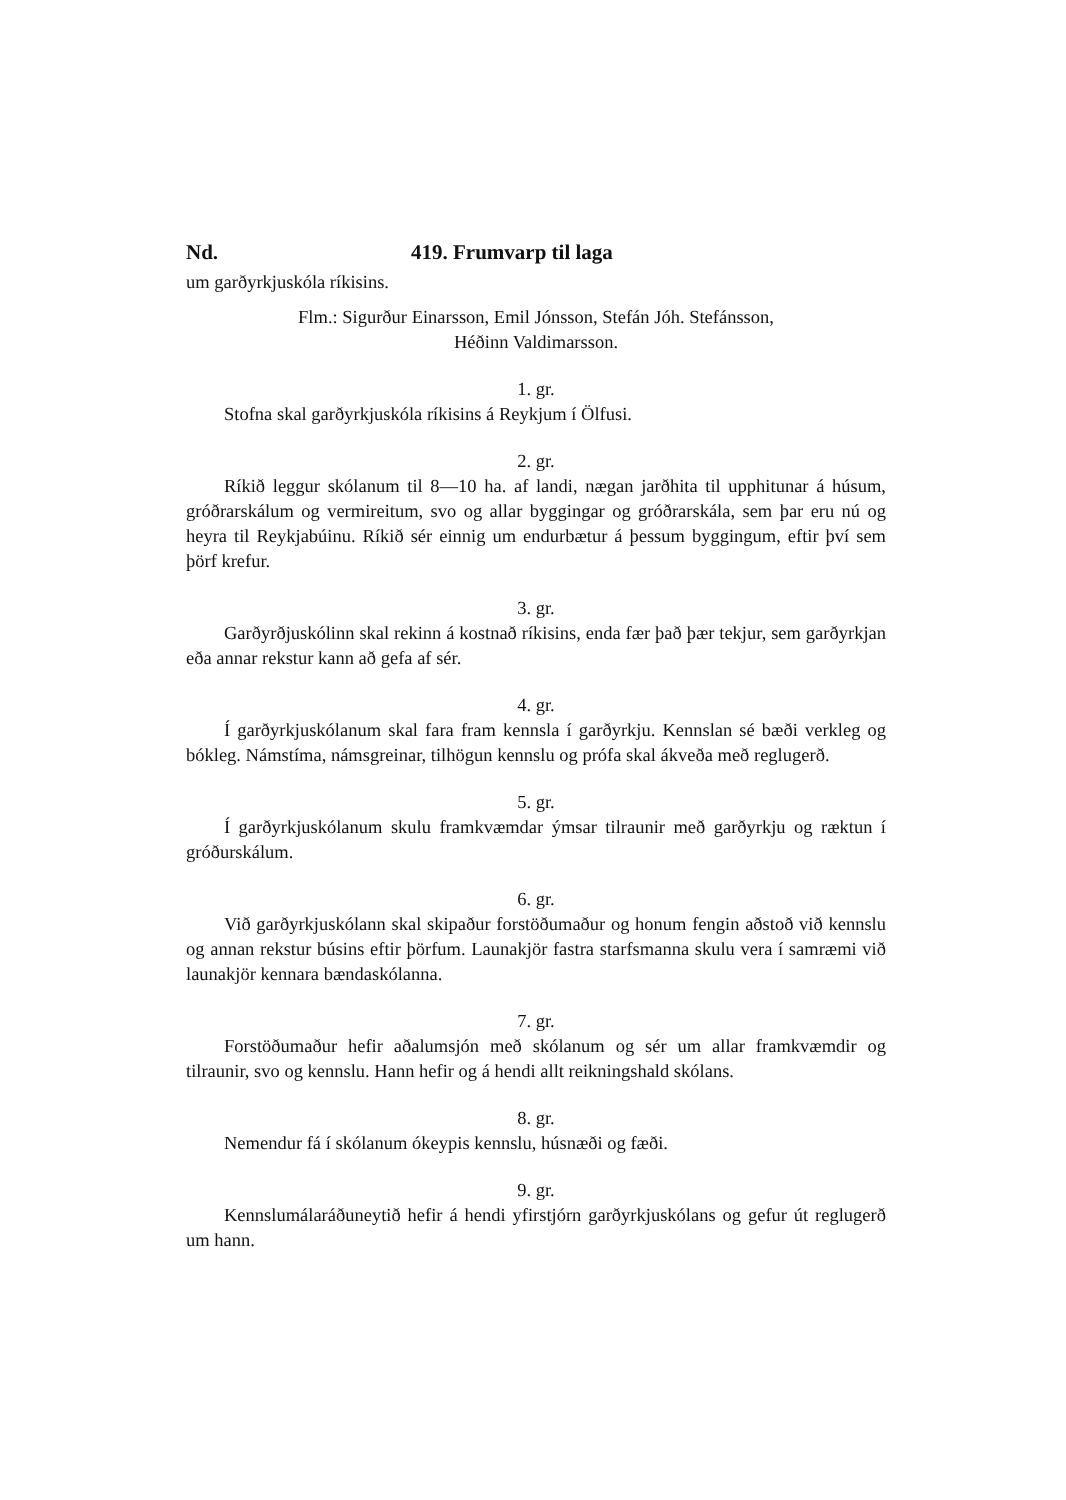Nd. 419. Frumvarp til laga
um garðyrkjuskóla ríkisins.
Flm.: Sigurður Einarsson, Emil Jónsson, Stefán Jóh. Stefánsson,
Héðinn Valdimarsson.
1. gr.
Stofna skal garðyrkjuskóla ríkisins á Reykjum í Ölfusi.
2. gr.
Ríkið leggur skólanum til 8—10 ha. af landi, nægan jarðhita til upphitunar á húsum, gróðrarskálum og vermireitum, svo og allar byggingar og gróðrarskála, sem þar eru nú og heyra til Reykjabúinu. Ríkið sér einnig um endurbætur á þessum byggingum, eftir því sem þörf krefur.
3. gr.
Garðyrðjuskólinn skal rekinn á kostnað ríkisins, enda fær það þær tekjur, sem garðyrkjan eða annar rekstur kann að gefa af sér.
4. gr.
Í garðyrkjuskólanum skal fara fram kennsla í garðyrkju. Kennslan sé bæði verkleg og bókleg. Námstíma, námsgreinar, tilhögun kennslu og prófa skal ákveða með reglugerð.
5. gr.
Í garðyrkjuskólanum skulu framkvæmdar ýmsar tilraunir með garðyrkju og ræktun í gróðurskálum.
6. gr.
Við garðyrkjuskólann skal skipaður forstöðumaður og honum fengin aðstoð við kennslu og annan rekstur búsins eftir þörfum. Launakjör fastra starfsmanna skulu vera í samræmi við launakjör kennara bændaskólanna.
7. gr.
Forstöðumaður hefir aðalumsjón með skólanum og sér um allar framkvæmdir og tilraunir, svo og kennslu. Hann hefir og á hendi allt reikningshald skólans.
8. gr.
Nemendur fá í skólanum ókeypis kennslu, húsnæði og fæði.
9. gr.
Kennslumálaráðuneytið hefir á hendi yfirstjórn garðyrkjuskólans og gefur út reglugerð um hann.